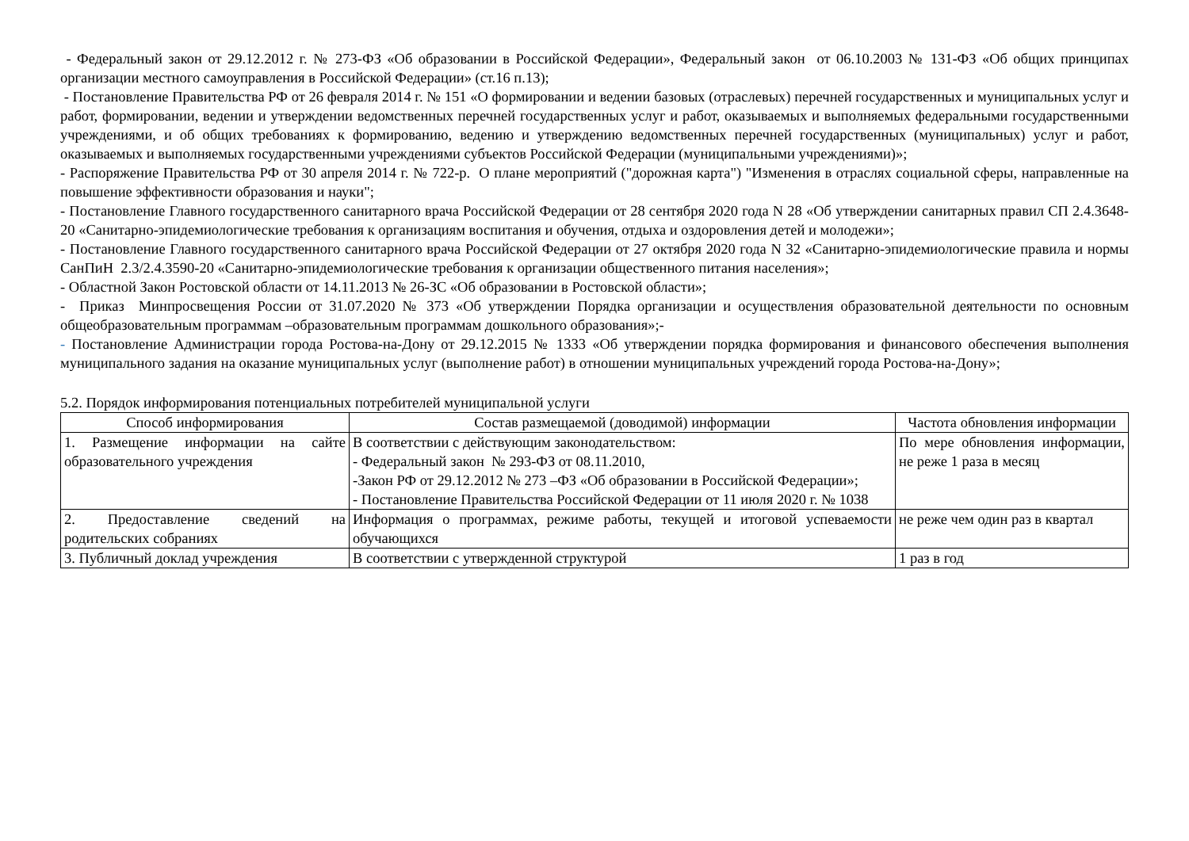- Федеральный закон от 29.12.2012 г. № 273-ФЗ «Об образовании в Российской Федерации», Федеральный закон от 06.10.2003 № 131-ФЗ «Об общих принципах организации местного самоуправления в Российской Федерации» (ст.16 п.13);
- Постановление Правительства РФ от 26 февраля 2014 г. № 151 «О формировании и ведении базовых (отраслевых) перечней государственных и муниципальных услуг и работ, формировании, ведении и утверждении ведомственных перечней государственных услуг и работ, оказываемых и выполняемых федеральными государственными учреждениями, и об общих требованиях к формированию, ведению и утверждению ведомственных перечней государственных (муниципальных) услуг и работ, оказываемых и выполняемых государственными учреждениями субъектов Российской Федерации (муниципальными учреждениями)»;
- Распоряжение Правительства РФ от 30 апреля 2014 г. № 722-р. О плане мероприятий ("дорожная карта") "Изменения в отраслях социальной сферы, направленные на повышение эффективности образования и науки";
- Постановление Главного государственного санитарного врача Российской Федерации от 28 сентября 2020 года N 28 «Об утверждении санитарных правил СП 2.4.3648-20 «Санитарно-эпидемиологические требования к организациям воспитания и обучения, отдыха и оздоровления детей и молодежи»;
- Постановление Главного государственного санитарного врача Российской Федерации от 27 октября 2020 года N 32 «Санитарно-эпидемиологические правила и нормы СанПиН 2.3/2.4.3590-20 «Санитарно-эпидемиологические требования к организации общественного питания населения»;
- Областной Закон Ростовской области от 14.11.2013 № 26-ЗС «Об образовании в Ростовской области»;
- Приказ Минпросвещения России от 31.07.2020 № 373 «Об утверждении Порядка организации и осуществления образовательной деятельности по основным общеобразовательным программам –образовательным программам дошкольного образования»;-
- Постановление Администрации города Ростова-на-Дону от 29.12.2015 № 1333 «Об утверждении порядка формирования и финансового обеспечения выполнения муниципального задания на оказание муниципальных услуг (выполнение работ) в отношении муниципальных учреждений города Ростова-на-Дону»;
5.2. Порядок информирования потенциальных потребителей муниципальной услуги
| Способ информирования | Состав размещаемой (доводимой) информации | Частота обновления информации |
| --- | --- | --- |
| 1. Размещение информации на сайте образовательного учреждения | В соответствии с действующим законодательством: - Федеральный закон № 293-ФЗ от 08.11.2010, -Закон РФ от 29.12.2012 № 273 –ФЗ «Об образовании в Российской Федерации»; - Постановление Правительства Российской Федерации от 11 июля 2020 г. № 1038 | По мере обновления информации, не реже 1 раза в месяц |
| 2. Предоставление сведений на родительских собраниях | Информация о программах, режиме работы, текущей и итоговой успеваемости обучающихся | не реже чем один раз в квартал |
| 3. Публичный доклад учреждения | В соответствии с утвержденной структурой | 1 раз в год |